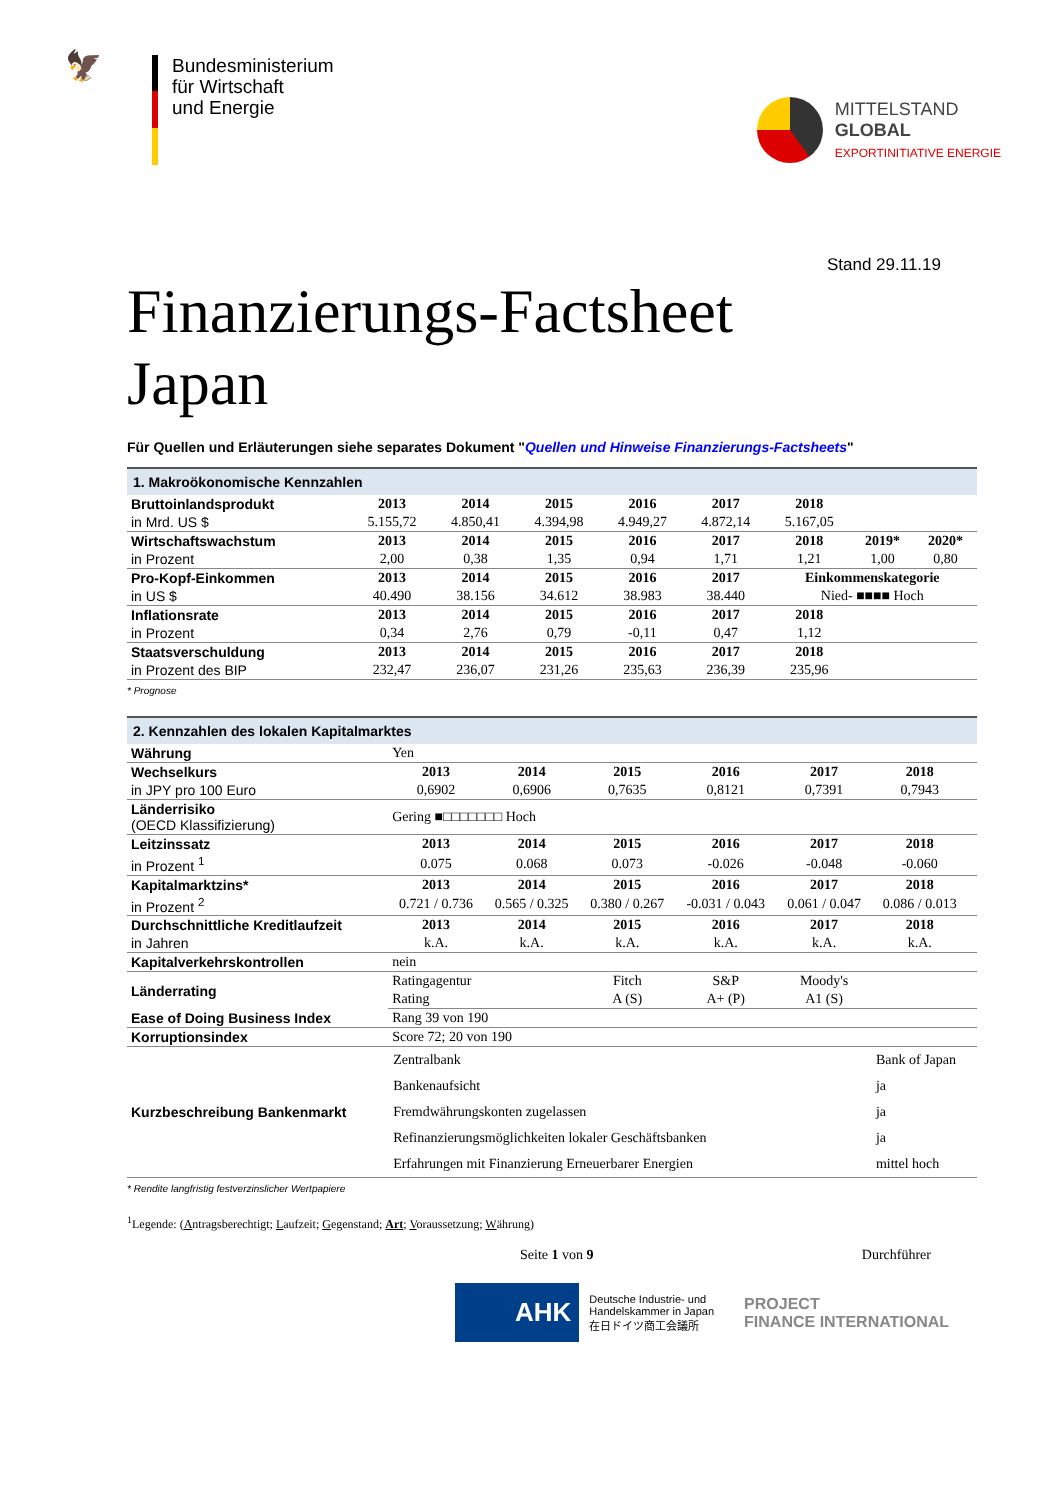🦅
Bundesministerium
für Wirtschaft
und Energie
MITTELSTAND
GLOBAL
EXPORTINITIATIVE ENERGIE
Stand 29.11.19
Finanzierungs-Factsheet
Japan
Für Quellen und Erläuterungen siehe separates Dokument "Quellen und Hinweise Finanzierungs-Factsheets"
| 1. Makroökonomische Kennzahlen | | | | | | | | |
| Bruttoinlandsprodukt | 2013 | 2014 | 2015 | 2016 | 2017 | 2018 | | |
| in Mrd. US $ | 5.155,72 | 4.850,41 | 4.394,98 | 4.949,27 | 4.872,14 | 5.167,05 | | |
| Wirtschaftswachstum | 2013 | 2014 | 2015 | 2016 | 2017 | 2018 | 2019* | 2020* |
| in Prozent | 2,00 | 0,38 | 1,35 | 0,94 | 1,71 | 1,21 | 1,00 | 0,80 |
| Pro-Kopf-Einkommen | 2013 | 2014 | 2015 | 2016 | 2017 | Einkommenskategorie | | |
| in US $ | 40.490 | 38.156 | 34.612 | 38.983 | 38.440 | Nied- ■■■■ Hoch | | |
| Inflationsrate | 2013 | 2014 | 2015 | 2016 | 2017 | 2018 | | |
| in Prozent | 0,34 | 2,76 | 0,79 | -0,11 | 0,47 | 1,12 | | |
| Staatsverschuldung | 2013 | 2014 | 2015 | 2016 | 2017 | 2018 | | |
| in Prozent des BIP | 232,47 | 236,07 | 231,26 | 235,63 | 236,39 | 235,96 | | |
* Prognose
| 2. Kennzahlen des lokalen Kapitalmarktes | | | | | | | |
| Währung | Yen | | | | | | |
| Wechselkurs | 2013 | 2014 | 2015 | 2016 | 2017 | 2018 | |
| in JPY pro 100 Euro | 0,6902 | 0,6906 | 0,7635 | 0,8121 | 0,7391 | 0,7943 | |
| Länderrisiko (OECD Klassifizierung) | Gering ■□□□□□□□ Hoch | | | | | | |
| Leitzinssatz | 2013 | 2014 | 2015 | 2016 | 2017 | 2018 | |
| in Prozent <sup>1</sup> | 0.075 | 0.068 | 0.073 | -0.026 | -0.048 | -0.060 | |
| Kapitalmarktzins* | 2013 | 2014 | 2015 | 2016 | 2017 | 2018 | |
| in Prozent <sup>2</sup> | 0.721 / 0.736 | 0.565 / 0.325 | 0.380 / 0.267 | -0.031 / 0.043 | 0.061 / 0.047 | 0.086 / 0.013 | |
| Durchschnittliche Kreditlaufzeit | 2013 | 2014 | 2015 | 2016 | 2017 | 2018 | |
| in Jahren | k.A. | k.A. | k.A. | k.A. | k.A. | k.A. | |
| Kapitalverkehrskontrollen | nein | | | | | | |
| Länderrating | Ratingagentur | | Fitch | S&P | Moody's | | |
| | Rating | | A (S) | A+ (P) | A1 (S) | | |
| Ease of Doing Business Index | Rang 39 von 190 | | | | | | |
| Korruptionsindex | Score 72; 20 von 190 | | | | | | |
| Kurzbeschreibung Bankenmarkt | Zentralbank | | | | | Bank of Japan | |
| | Bankenaufsicht | | | | | ja | |
| | Fremdwährungskonten zugelassen | | | | | ja | |
| | Refinanzierungsmöglichkeiten lokaler Geschäftsbanken | | | | | ja | |
| | Erfahrungen mit Finanzierung Erneuerbarer Energien | | | | | mittel hoch | |
* Rendite langfristig festverzinslicher Wertpapiere
<sup>1</sup> Legende: (Antragsberechtigt; Laufzeit; Gegenstand; Art; Voraussetzung; Währung)
Seite 1 von 9 Durchführer
AHK
Deutsche Industrie- und
Handelskammer in Japan
在日ドイツ商工会議所
PROJECT
FINANCE INTERNATIONAL